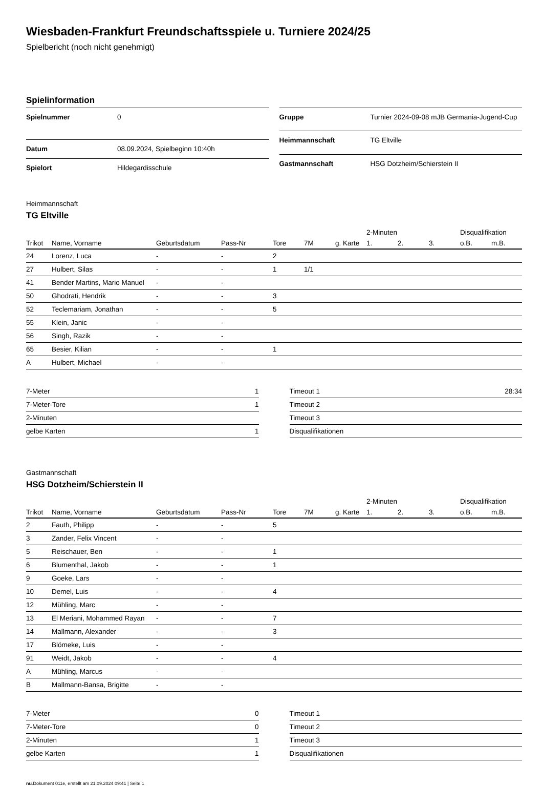Wiesbaden-Frankfurt Freundschaftsspiele u. Turniere 2024/25
Spielbericht (noch nicht genehmigt)
Spielinformation
| Spielnummer | 0 |
| Datum | 08.09.2024, Spielbeginn 10:40h |
| Spielort | Hildegardisschule |
| Gruppe | Turnier 2024-09-08 mJB Germania-Jugend-Cup |
| Heimmannschaft | TG Eltville |
| Gastmannschaft | HSG Dotzheim/Schierstein II |
Heimmannschaft
TG Eltville
| | | | | | | | 2-Minuten | | | Disqualifikation | |
| --- | --- | --- | --- | --- | --- | --- | --- | --- | --- | --- | --- |
| Trikot | Name, Vorname | Geburtsdatum | Pass-Nr | Tore | 7M | g. Karte | 1. | 2. | 3. | o.B. | m.B. |
| 24 | Lorenz, Luca | - | - | 2 | | | | | | | |
| 27 | Hulbert, Silas | - | - | 1 | 1/1 | | | | | | |
| 41 | Bender Martins, Mario Manuel | - | - | | | | | | | | |
| 50 | Ghodrati, Hendrik | - | - | 3 | | | | | | | |
| 52 | Teclemariam, Jonathan | - | - | 5 | | | | | | | |
| 55 | Klein, Janic | - | - | | | | | | | | |
| 56 | Singh, Razik | - | - | | | | | | | | |
| 65 | Besier, Kilian | - | - | 1 | | | | | | | |
| A | Hulbert, Michael | - | - | | | | | | | | |
| 7-Meter | 1 |
| 7-Meter-Tore | 1 |
| 2-Minuten | |
| gelbe Karten | 1 |
| Timeout 1 | 28:34 |
| Timeout 2 | |
| Timeout 3 | |
| Disqualifikationen | |
Gastmannschaft
HSG Dotzheim/Schierstein II
| | | | | | | | 2-Minuten | | | Disqualifikation | |
| --- | --- | --- | --- | --- | --- | --- | --- | --- | --- | --- | --- |
| Trikot | Name, Vorname | Geburtsdatum | Pass-Nr | Tore | 7M | g. Karte | 1. | 2. | 3. | o.B. | m.B. |
| 2 | Fauth, Philipp | - | - | 5 | | | | | | | |
| 3 | Zander, Felix Vincent | - | - | | | | | | | | |
| 5 | Reischauer, Ben | - | - | 1 | | | | | | | |
| 6 | Blumenthal, Jakob | - | - | 1 | | | | | | | |
| 9 | Goeke, Lars | - | - | | | | | | | | |
| 10 | Demel, Luis | - | - | 4 | | | | | | | |
| 12 | Mühling, Marc | - | - | | | | | | | | |
| 13 | El Meriani, Mohammed Rayan | - | - | 7 | | | | | | | |
| 14 | Mallmann, Alexander | - | - | 3 | | | | | | | |
| 17 | Blömeke, Luis | - | - | | | | | | | | |
| 91 | Weidt, Jakob | - | - | 4 | | | | | | | |
| A | Mühling, Marcus | - | - | | | | | | | | |
| B | Mallmann-Bansa, Brigitte | - | - | | | | | | | | |
| 7-Meter | 0 |
| 7-Meter-Tore | 0 |
| 2-Minuten | 1 |
| gelbe Karten | 1 |
| Timeout 1 | |
| Timeout 2 | |
| Timeout 3 | |
| Disqualifikationen | |
nu.Dokument 011e, erstellt am 21.09.2024 09:41 | Seite 1